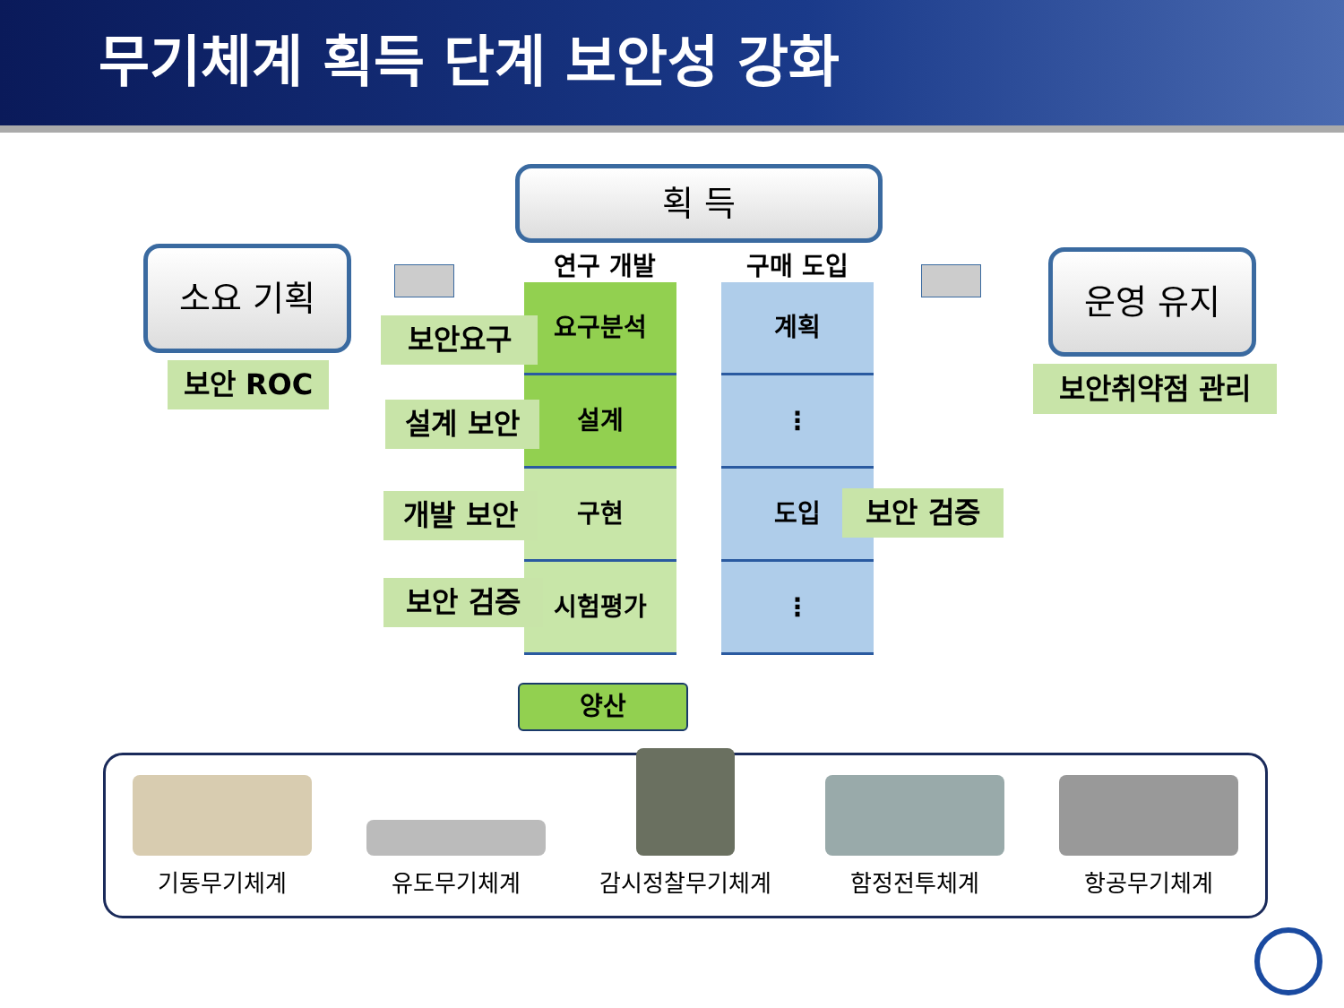무기체계 획득 단계 보안성 강화
획 득
소요 기획
보안 ROC
운영 유지
보안취약점 관리
연구 개발 구매 도입
요구분석
설계
구현
시험평가
계획
⋮
도입
⋮
보안요구
설계 보안
개발 보안
보안 검증
보안 검증
양산
기동무기체계
유도무기체계
감시정찰무기체계
함정전투체계
항공무기체계